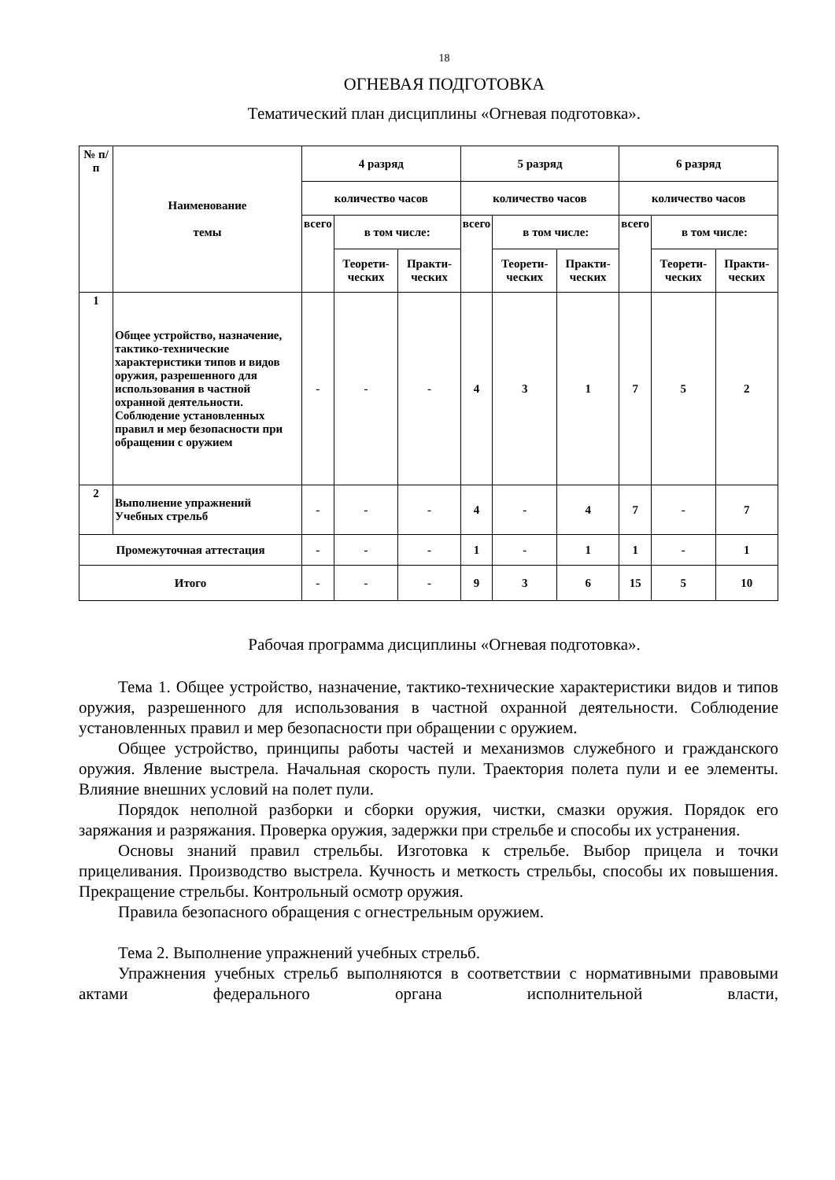18
ОГНЕВАЯ ПОДГОТОВКА
Тематический план дисциплины «Огневая подготовка».
| № п/п | Наименование темы | 4 разряд | | | 5 разряд | | | 6 разряд | | |
| --- | --- | --- | --- | --- | --- | --- | --- | --- | --- | --- |
| | | количество часов | | | количество часов | | | количество часов | | |
| | | всего | в том числе: | | всего | в том числе: | | всего | в том числе: | |
| | | | Теорети-ческих | Практи-ческих | | Теорети-ческих | Практи-ческих | | Теорети-ческих | Практи-ческих |
| 1 | Общее устройство, назначение, тактико-технические характеристики типов и видов оружия, разрешенного для использования в частной охранной деятельности. Соблюдение установленных правил и мер безопасности при обращении с оружием | - | - | - | 4 | 3 | 1 | 7 | 5 | 2 |
| 2 | Выполнение упражнений Учебных стрельб | - | - | - | 4 | - | 4 | 7 | - | 7 |
| Промежуточная аттестация | | - | - | - | 1 | - | 1 | 1 | - | 1 |
| Итого | | - | - | - | 9 | 3 | 6 | 15 | 5 | 10 |
Рабочая программа дисциплины «Огневая подготовка».
Тема 1. Общее устройство, назначение, тактико-технические характеристики видов и типов оружия, разрешенного для использования в частной охранной деятельности. Соблюдение установленных правил и мер безопасности при обращении с оружием.
Общее устройство, принципы работы частей и механизмов служебного и гражданского оружия. Явление выстрела. Начальная скорость пули. Траектория полета пули и ее элементы. Влияние внешних условий на полет пули.
Порядок неполной разборки и сборки оружия, чистки, смазки оружия. Порядок его заряжания и разряжания. Проверка оружия, задержки при стрельбе и способы их устранения.
Основы знаний правил стрельбы. Изготовка к стрельбе. Выбор прицела и точки прицеливания. Производство выстрела. Кучность и меткость стрельбы, способы их повышения. Прекращение стрельбы. Контрольный осмотр оружия.
Правила безопасного обращения с огнестрельным оружием.
Тема 2. Выполнение упражнений учебных стрельб.
Упражнения учебных стрельб выполняются в соответствии с нормативными правовыми актами федерального органа исполнительной власти,